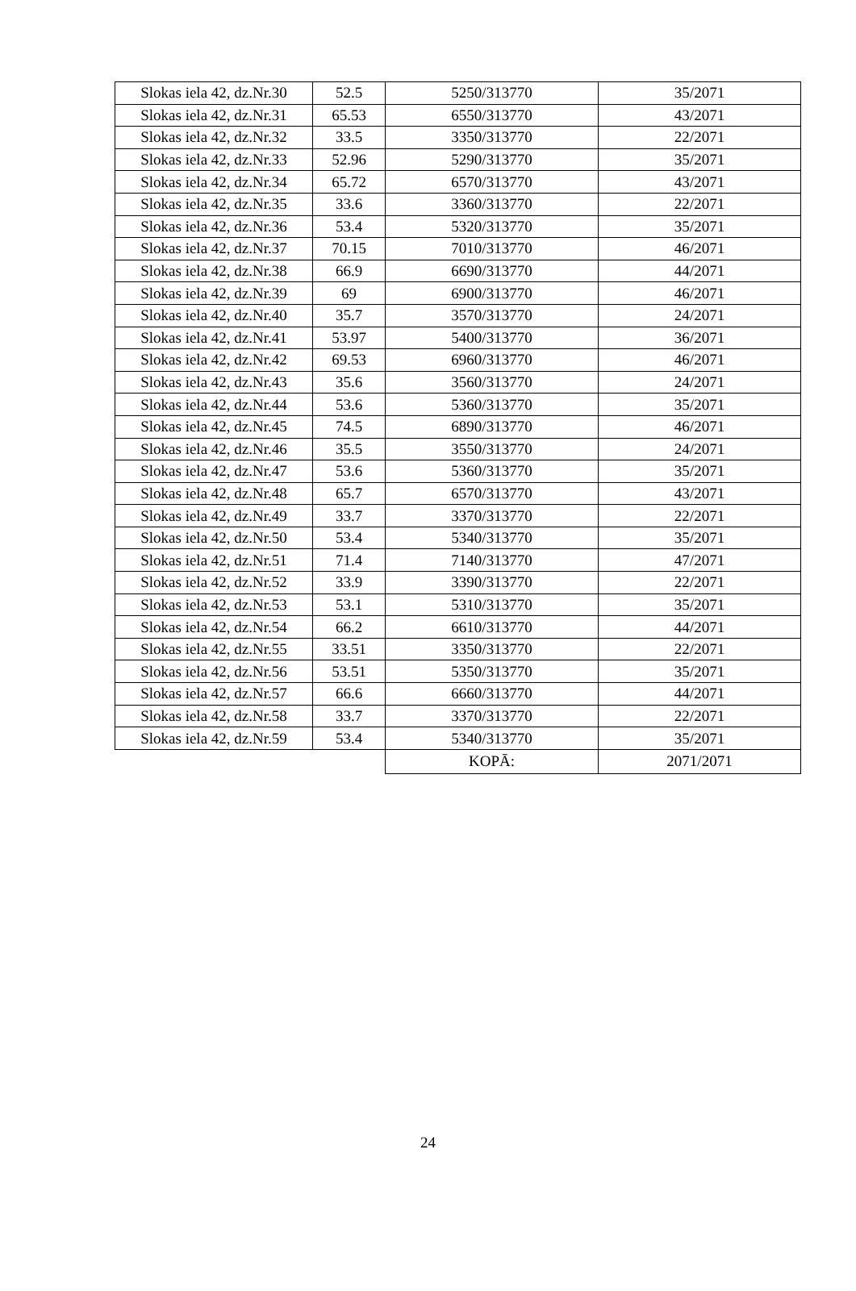| Slokas iela 42, dz.Nr.30 | 52.5 | 5250/313770 | 35/2071 |
| Slokas iela 42, dz.Nr.31 | 65.53 | 6550/313770 | 43/2071 |
| Slokas iela 42, dz.Nr.32 | 33.5 | 3350/313770 | 22/2071 |
| Slokas iela 42, dz.Nr.33 | 52.96 | 5290/313770 | 35/2071 |
| Slokas iela 42, dz.Nr.34 | 65.72 | 6570/313770 | 43/2071 |
| Slokas iela 42, dz.Nr.35 | 33.6 | 3360/313770 | 22/2071 |
| Slokas iela 42, dz.Nr.36 | 53.4 | 5320/313770 | 35/2071 |
| Slokas iela 42, dz.Nr.37 | 70.15 | 7010/313770 | 46/2071 |
| Slokas iela 42, dz.Nr.38 | 66.9 | 6690/313770 | 44/2071 |
| Slokas iela 42, dz.Nr.39 | 69 | 6900/313770 | 46/2071 |
| Slokas iela 42, dz.Nr.40 | 35.7 | 3570/313770 | 24/2071 |
| Slokas iela 42, dz.Nr.41 | 53.97 | 5400/313770 | 36/2071 |
| Slokas iela 42, dz.Nr.42 | 69.53 | 6960/313770 | 46/2071 |
| Slokas iela 42, dz.Nr.43 | 35.6 | 3560/313770 | 24/2071 |
| Slokas iela 42, dz.Nr.44 | 53.6 | 5360/313770 | 35/2071 |
| Slokas iela 42, dz.Nr.45 | 74.5 | 6890/313770 | 46/2071 |
| Slokas iela 42, dz.Nr.46 | 35.5 | 3550/313770 | 24/2071 |
| Slokas iela 42, dz.Nr.47 | 53.6 | 5360/313770 | 35/2071 |
| Slokas iela 42, dz.Nr.48 | 65.7 | 6570/313770 | 43/2071 |
| Slokas iela 42, dz.Nr.49 | 33.7 | 3370/313770 | 22/2071 |
| Slokas iela 42, dz.Nr.50 | 53.4 | 5340/313770 | 35/2071 |
| Slokas iela 42, dz.Nr.51 | 71.4 | 7140/313770 | 47/2071 |
| Slokas iela 42, dz.Nr.52 | 33.9 | 3390/313770 | 22/2071 |
| Slokas iela 42, dz.Nr.53 | 53.1 | 5310/313770 | 35/2071 |
| Slokas iela 42, dz.Nr.54 | 66.2 | 6610/313770 | 44/2071 |
| Slokas iela 42, dz.Nr.55 | 33.51 | 3350/313770 | 22/2071 |
| Slokas iela 42, dz.Nr.56 | 53.51 | 5350/313770 | 35/2071 |
| Slokas iela 42, dz.Nr.57 | 66.6 | 6660/313770 | 44/2071 |
| Slokas iela 42, dz.Nr.58 | 33.7 | 3370/313770 | 22/2071 |
| Slokas iela 42, dz.Nr.59 | 53.4 | 5340/313770 | 35/2071 |
| | | KOPĀ: | 2071/2071 |
24